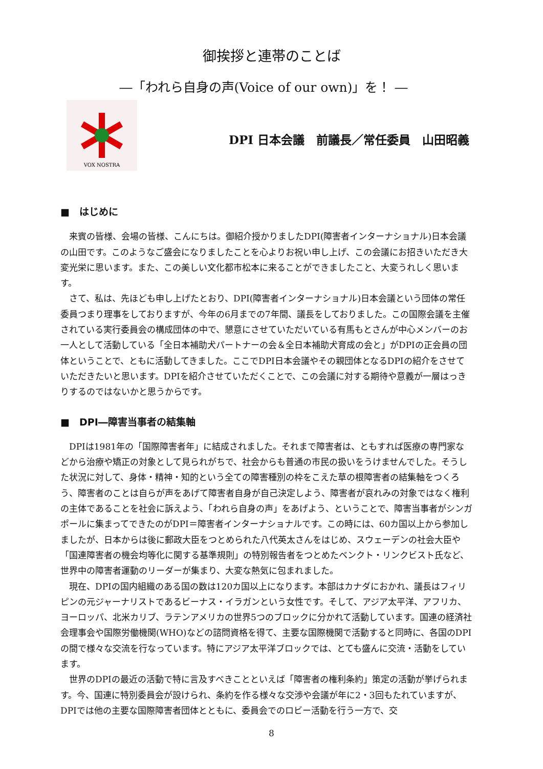御挨拶と連帯のことば
―「われら自身の声(Voice of our own)」を！ ―
VOX NOSTRA
DPI 日本会議　前議長／常任委員　山田昭義
■　はじめに
来賓の皆様、会場の皆様、こんにちは。御紹介授かりましたDPI(障害者インターナショナル)日本会議の山田です。このようなご盛会になりましたことを心よりお祝い申し上げ、この会議にお招きいただき大変光栄に思います。また、この美しい文化都市松本に来ることができましたこと、大変うれしく思います。
さて、私は、先ほども申し上げたとおり、DPI(障害者インターナショナル)日本会議という団体の常任委員つまり理事をしておりますが、今年の6月までの7年間、議長をしておりました。この国際会議を主催されている実行委員会の構成団体の中で、懇意にさせていただいている有馬もとさんが中心メンバーのお一人として活動している「全日本補助犬パートナーの会＆全日本補助犬育成の会と」がDPIの正会員の団体ということで、ともに活動してきました。ここでDPI日本会議やその親団体となるDPIの紹介をさせていただきたいと思います。DPIを紹介させていただくことで、この会議に対する期待や意義が一層はっきりするのではないかと思うからです。
■　DPI―障害当事者の結集軸
DPIは1981年の「国際障害者年」に結成されました。それまで障害者は、ともすれば医療の専門家などから治療や矯正の対象として見られがちで、社会からも普通の市民の扱いをうけませんでした。そうした状況に対して、身体・精神・知的という全ての障害種別の枠をこえた草の根障害者の結集軸をつくろう、障害者のことは自らが声をあげて障害者自身が自己決定しよう、障害者が哀れみの対象ではなく権利の主体であることを社会に訴えよう、「われら自身の声」をあげよう、ということで、障害当事者がシンガポールに集まってできたのがDPI＝障害者インターナショナルです。この時には、60カ国以上から参加しましたが、日本からは後に郵政大臣をつとめられた八代英太さんをはじめ、スウェーデンの社会大臣や「国連障害者の機会均等化に関する基準規則」の特別報告者をつとめたベンクト・リンクビスト氏など、世界中の障害者運動のリーダーが集まり、大変な熱気に包まれました。
現在、DPIの国内組織のある国の数は120カ国以上になります。本部はカナダにおかれ、議長はフィリピンの元ジャーナリストであるビーナス・イラガンという女性です。そして、アジア太平洋、アフリカ、ヨーロッパ、北米カリブ、ラテンアメリカの世界5つのブロックに分かれて活動しています。国連の経済社会理事会や国際労働機関(WHO)などの諮問資格を得て、主要な国際機関で活動すると同時に、各国のDPIの間で様々な交流を行なっています。特にアジア太平洋ブロックでは、とても盛んに交流・活動をしています。
世界のDPIの最近の活動で特に言及すべきことといえば「障害者の権利条約」策定の活動が挙げられます。今、国連に特別委員会が設けられ、条約を作る様々な交渉や会議が年に2・3回もたれていますが、DPIでは他の主要な国際障害者団体とともに、委員会でのロビー活動を行う一方で、交
8